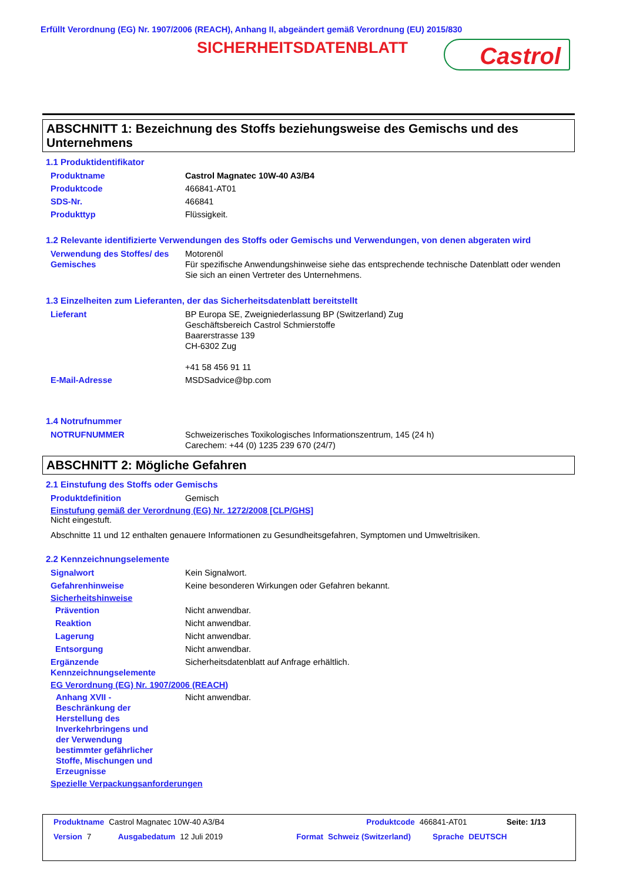Erfüllt Verordnung (EG) Nr. 1907/2006 (REACH), Anhang II, abgeändert gemäß Verordnung (EU) 2015/830
SICHERHEITSDATENBLATT Castrol
ABSCHNITT 1: Bezeichnung des Stoffs beziehungsweise des Gemischs und des Unternehmens
1.1 Produktidentifikator
Produktname Castrol Magnatec 10W-40 A3/B4
Produktcode 466841-AT01
SDS-Nr. 466841
Produkttyp Flüssigkeit.
1.2 Relevante identifizierte Verwendungen des Stoffs oder Gemischs und Verwendungen, von denen abgeraten wird
Verwendung des Stoffes/ des Gemisches Motorenöl
Für spezifische Anwendungshinweise siehe das entsprechende technische Datenblatt oder wenden Sie sich an einen Vertreter des Unternehmens.
1.3 Einzelheiten zum Lieferanten, der das Sicherheitsdatenblatt bereitstellt
Lieferant BP Europa SE, Zweigniederlassung BP (Switzerland) Zug
Geschäftsbereich Castrol Schmierstoffe
Baarerstrasse 139
CH-6302 Zug
+41 58 456 91 11
E-Mail-Adresse MSDSadvice@bp.com
1.4 Notrufnummer
NOTRUFNUMMER Schweizerisches Toxikologisches Informationszentrum, 145 (24 h)
Carechem: +44 (0) 1235 239 670 (24/7)
ABSCHNITT 2: Mögliche Gefahren
2.1 Einstufung des Stoffs oder Gemischs
Produktdefinition Gemisch
Einstufung gemäß der Verordnung (EG) Nr. 1272/2008 [CLP/GHS]
Nicht eingestuft.
Abschnitte 11 und 12 enthalten genauere Informationen zu Gesundheitsgefahren, Symptomen und Umweltrisiken.
2.2 Kennzeichnungselemente
Signalwort Kein Signalwort.
Gefahrenhinweise Keine besonderen Wirkungen oder Gefahren bekannt.
Sicherheitshinweise
Prävention Nicht anwendbar.
Reaktion Nicht anwendbar.
Lagerung Nicht anwendbar.
Entsorgung Nicht anwendbar.
Ergänzende Kennzeichnungselemente Sicherheitsdatenblatt auf Anfrage erhältlich.
EG Verordnung (EG) Nr. 1907/2006 (REACH)
Anhang XVII - Beschränkung der Herstellung des Inverkehrbringens und der Verwendung bestimmter gefährlicher Stoffe, Mischungen und Erzeugnisse Nicht anwendbar.
Spezielle Verpackungsanforderungen
Produktname Castrol Magnatec 10W-40 A3/B4 Produktcode 466841-AT01 Seite: 1/13
Version 7 Ausgabedatum 12 Juli 2019 Format Schweiz (Switzerland) Sprache DEUTSCH